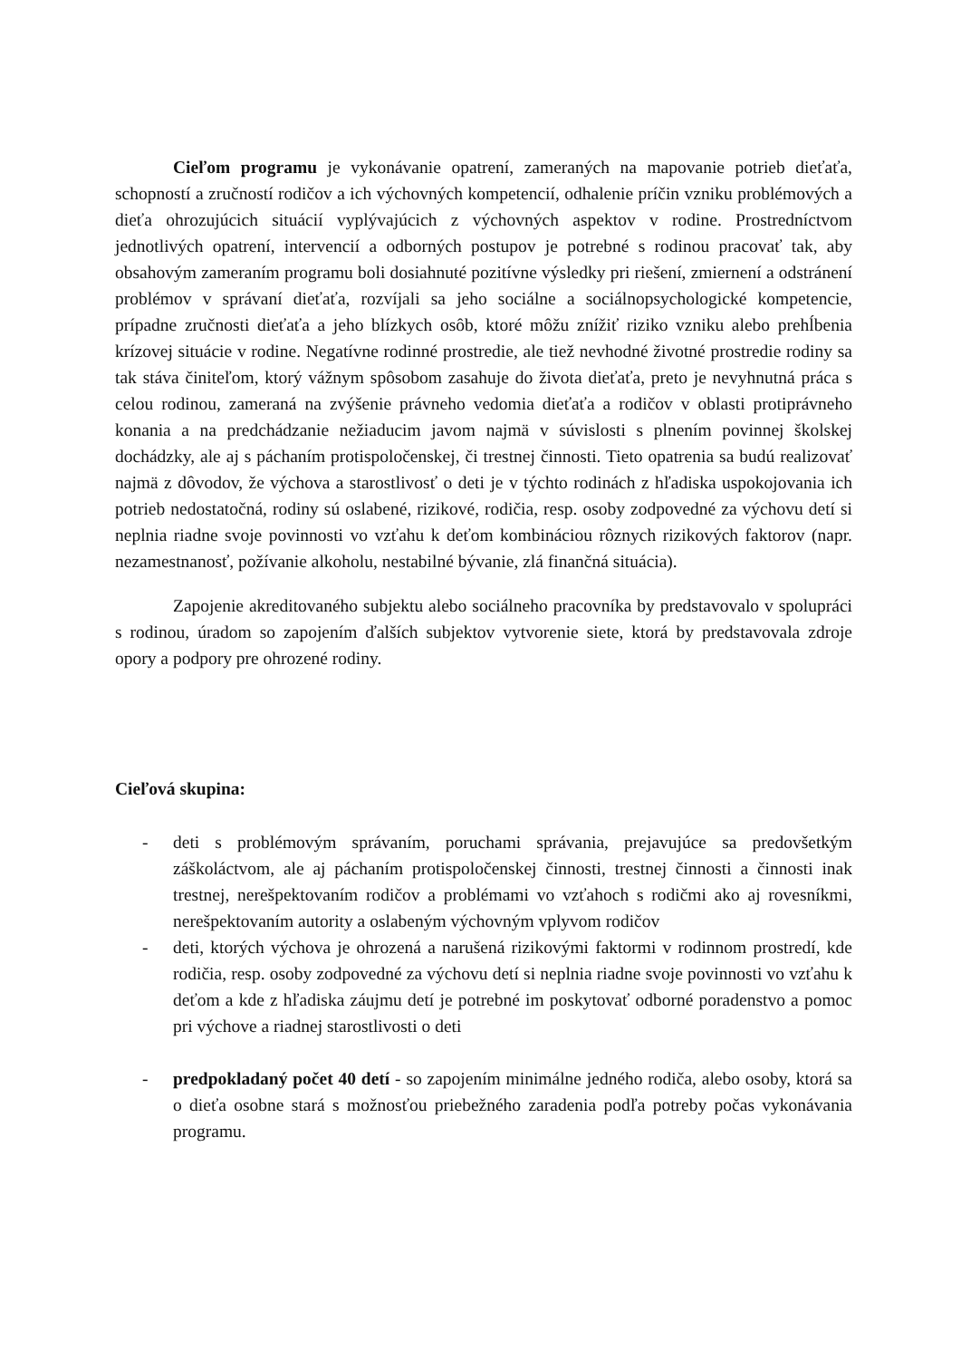Cieľom programu je vykonávanie opatrení, zameraných na mapovanie potrieb dieťaťa, schopností a zručností rodičov a ich výchovných kompetencií, odhalenie príčin vzniku problémových a dieťa ohrozujúcich situácií vyplývajúcich z výchovných aspektov v rodine. Prostredníctvom jednotlivých opatrení, intervencií a odborných postupov je potrebné s rodinou pracovať tak, aby obsahovým zameraním programu boli dosiahnuté pozitívne výsledky pri riešení, zmiernení a odstránení problémov v správaní dieťaťa, rozvíjali sa jeho sociálne a sociálnopsychologické kompetencie, prípadne zručnosti dieťaťa a jeho blízkych osôb, ktoré môžu znížiť riziko vzniku alebo prehĺbenia krízovej situácie v rodine. Negatívne rodinné prostredie, ale tiež nevhodné životné prostredie rodiny sa tak stáva činiteľom, ktorý vážnym spôsobom zasahuje do života dieťaťa, preto je nevyhnutná práca s celou rodinou, zameraná na zvýšenie právneho vedomia dieťaťa a rodičov v oblasti protiprávneho konania a na predchádzanie nežiaducim javom najmä v súvislosti s plnením povinnej školskej dochádzky, ale aj s páchaním protispoločenskej, či trestnej činnosti. Tieto opatrenia sa budú realizovať najmä z dôvodov, že výchova a starostlivosť o deti je v týchto rodinách z hľadiska uspokojovania ich potrieb nedostatočná, rodiny sú oslabené, rizikové, rodičia, resp. osoby zodpovedné za výchovu detí si neplnia riadne svoje povinnosti vo vzťahu k deťom kombináciou rôznych rizikových faktorov (napr. nezamestnanosť, požívanie alkoholu, nestabilné bývanie, zlá finančná situácia).
Zapojenie akreditovaného subjektu alebo sociálneho pracovníka by predstavovalo v spolupráci s rodinou, úradom so zapojením ďalších subjektov vytvorenie siete, ktorá by predstavovala zdroje opory a podpory pre ohrozené rodiny.
Cieľová skupina:
- deti s problémovým správaním, poruchami správania, prejavujúce sa predovšetkým záškoláctvom, ale aj páchaním protispoločenskej činnosti, trestnej činnosti a činnosti inak trestnej, nerešpektovaním rodičov a problémami vo vzťahoch s rodičmi ako aj rovesníkmi, nerešpektovaním autority a oslabeným výchovným vplyvom rodičov
- deti, ktorých výchova je ohrozená a narušená rizikovými faktormi v rodinnom prostredí, kde rodičia, resp. osoby zodpovedné za výchovu detí si neplnia riadne svoje povinnosti vo vzťahu k deťom a kde z hľadiska záujmu detí je potrebné im poskytovať odborné poradenstvo a pomoc pri výchove a riadnej starostlivosti o deti
- predpokladaný počet 40 detí - so zapojením minimálne jedného rodiča, alebo osoby, ktorá sa o dieťa osobne stará s možnosťou priebežného zaradenia podľa potreby počas vykonávania programu.